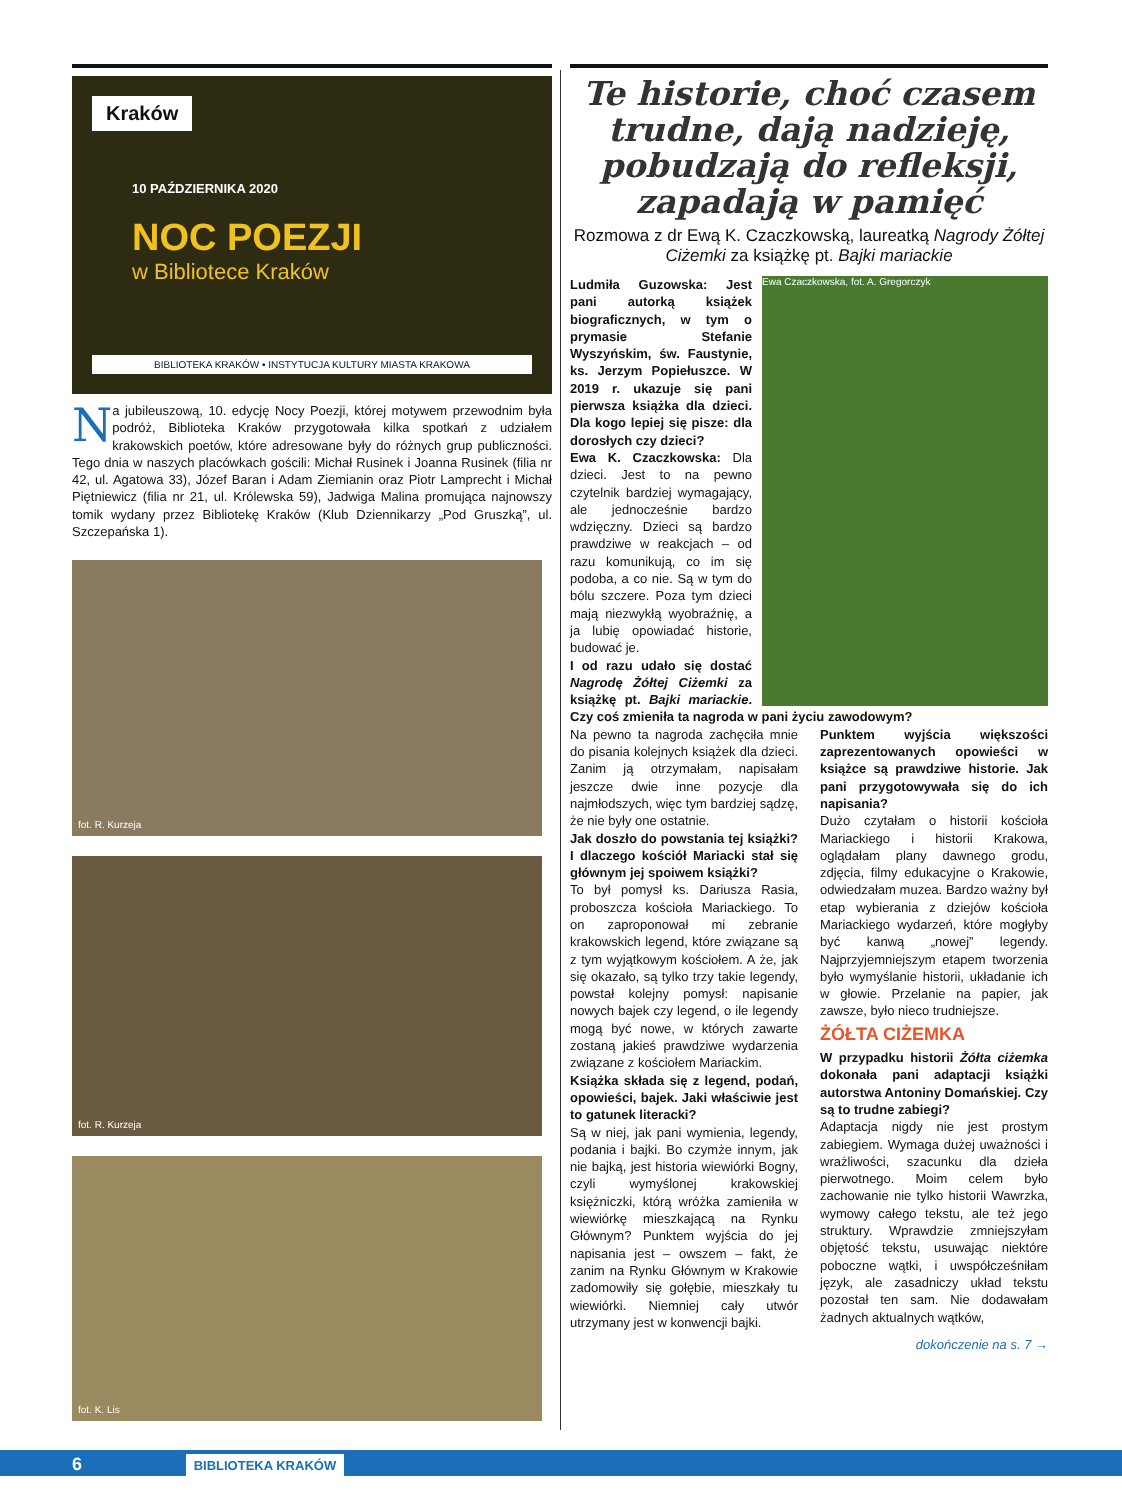Kraków
10 PAŹDZIERNIKA 2020
NOC POEZJI
w Bibliotece Kraków
BIBLIOTEKA KRAKÓW • INSTYTUCJA KULTURY MIASTA KRAKOWA
Na jubileuszową, 10. edycję Nocy Poezji, której motywem przewodnim była podróż, Biblioteka Kraków przygotowała kilka spotkań z udziałem krakowskich poetów, które adresowane były do różnych grup publiczności. Tego dnia w naszych placówkach gościli: Michał Rusinek i Joanna Rusinek (filia nr 42, ul. Agatowa 33), Józef Baran i Adam Ziemianin oraz Piotr Lamprecht i Michał Piętniewicz (filia nr 21, ul. Królewska 59), Jadwiga Malina promująca najnowszy tomik wydany przez Bibliotekę Kraków (Klub Dziennikarzy „Pod Gruszką”, ul. Szczepańska 1).
fot. R. Kurzeja
fot. R. Kurzeja
fot. K. Lis
Te historie, choć czasem trudne, dają nadzieję, pobudzają do refleksji, zapadają w pamięć
Rozmowa z dr Ewą K. Czaczkowską, laureatką Nagrody Żółtej Ciżemki za książkę pt. Bajki mariackie
Ewa Czaczkowska, fot. A. Gregorczyk
Ludmiła Guzowska: Jest pani autorką książek biograficznych, w tym o prymasie Stefanie Wyszyńskim, św. Faustynie, ks. Jerzym Popiełuszce. W 2019 r. ukazuje się pani pierwsza książka dla dzieci. Dla kogo lepiej się pisze: dla dorosłych czy dzieci?
Ewa K. Czaczkowska: Dla dzieci. Jest to na pewno czytelnik bardziej wymagający, ale jednocześnie bardzo wdzięczny. Dzieci są bardzo prawdziwe w reakcjach – od razu komunikują, co im się podoba, a co nie. Są w tym do bólu szczere. Poza tym dzieci mają niezwykłą wyobraźnię, a ja lubię opowiadać historie, budować je.
I od razu udało się dostać Nagrodę Żółtej Ciżemki za książkę pt. Bajki mariackie. Czy coś zmieniła ta nagroda w pani życiu zawodowym?
Na pewno ta nagroda zachęciła mnie do pisania kolejnych książek dla dzieci. Zanim ją otrzymałam, napisałam jeszcze dwie inne pozycje dla najmłodszych, więc tym bardziej sądzę, że nie były one ostatnie.
Jak doszło do powstania tej książki? I dlaczego kościół Mariacki stał się głównym jej spoiwem książki?
To był pomysł ks. Dariusza Rasia, proboszcza kościoła Mariackiego. To on zaproponował mi zebranie krakowskich legend, które związane są z tym wyjątkowym kościołem. A że, jak się okazało, są tylko trzy takie legendy, powstał kolejny pomysł: napisanie nowych bajek czy legend, o ile legendy mogą być nowe, w których zawarte zostaną jakieś prawdziwe wydarzenia związane z kościołem Mariackim.
Książka składa się z legend, podań, opowieści, bajek. Jaki właściwie jest to gatunek literacki?
Są w niej, jak pani wymienia, legendy, podania i bajki. Bo czymże innym, jak nie bajką, jest historia wiewiórki Bogny, czyli wymyślonej krakowskiej księżniczki, którą wróżka zamieniła w wiewiórkę mieszkającą na Rynku Głównym? Punktem wyjścia do jej napisania jest – owszem – fakt, że zanim na Rynku Głównym w Krakowie zadomowiły się gołębie, mieszkały tu wiewiórki. Niemniej cały utwór utrzymany jest w konwencji bajki.
Punktem wyjścia większości zaprezentowanych opowieści w książce są prawdziwe historie. Jak pani przygotowywała się do ich napisania?
Dużo czytałam o historii kościoła Mariackiego i historii Krakowa, oglądałam plany dawnego grodu, zdjęcia, filmy edukacyjne o Krakowie, odwiedzałam muzea. Bardzo ważny był etap wybierania z dziejów kościoła Mariackiego wydarzeń, które mogłyby być kanwą „nowej” legendy. Najprzyjemniejszym etapem tworzenia było wymyślanie historii, układanie ich w głowie. Przelanie na papier, jak zawsze, było nieco trudniejsze.
ŻÓŁTA CIŻEMKA
W przypadku historii Żółta ciżemka dokonała pani adaptacji książki autorstwa Antoniny Domańskiej. Czy są to trudne zabiegi?
Adaptacja nigdy nie jest prostym zabiegiem. Wymaga dużej uważności i wrażliwości, szacunku dla dzieła pierwotnego. Moim celem było zachowanie nie tylko historii Wawrzka, wymowy całego tekstu, ale też jego struktury. Wprawdzie zmniejszyłam objętość tekstu, usuwając niektóre poboczne wątki, i uwspółcześniłam język, ale zasadniczy układ tekstu pozostał ten sam. Nie dodawałam żadnych aktualnych wątków,
dokończenie na s. 7 →
6 BIBLIOTEKA KRAKÓW